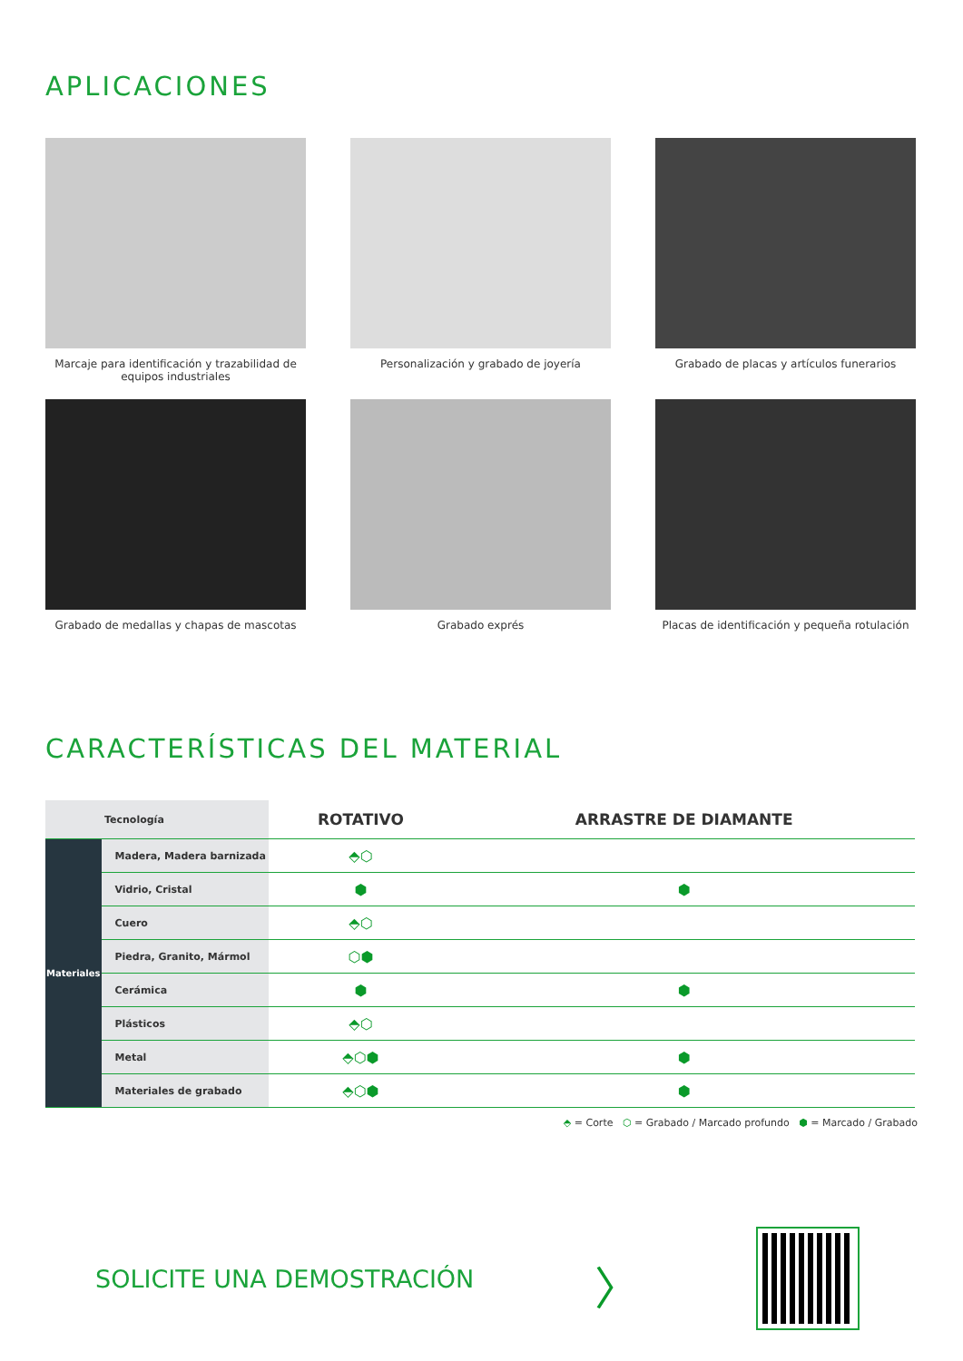APLICACIONES
Marcaje para identificación y trazabilidad de equipos industriales
Personalización y grabado de joyería
Grabado de placas y artículos funerarios
Grabado de medallas y chapas de mascotas
Grabado exprés
Placas de identificación y pequeña rotulación
CARACTERÍSTICAS DEL MATERIAL
| Tecnología | | ROTATIVO | ARRASTRE DE DIAMANTE |
| --- | --- | --- | --- |
| Materiales | Madera, Madera barnizada | ⬘⬡ | |
| | Vidrio, Cristal | ⬢ | ⬢ |
| | Cuero | ⬘⬡ | |
| | Piedra, Granito, Mármol | ⬡⬢ | |
| | Cerámica | ⬢ | ⬢ |
| | Plásticos | ⬘⬡ | |
| | Metal | ⬘⬡⬢ | ⬢ |
| | Materiales de grabado | ⬘⬡⬢ | ⬢ |
⬘ = Corte ⬡ = Grabado / Marcado profundo ⬢ = Marcado / Grabado
SOLICITE UNA DEMOSTRACIÓN
〉